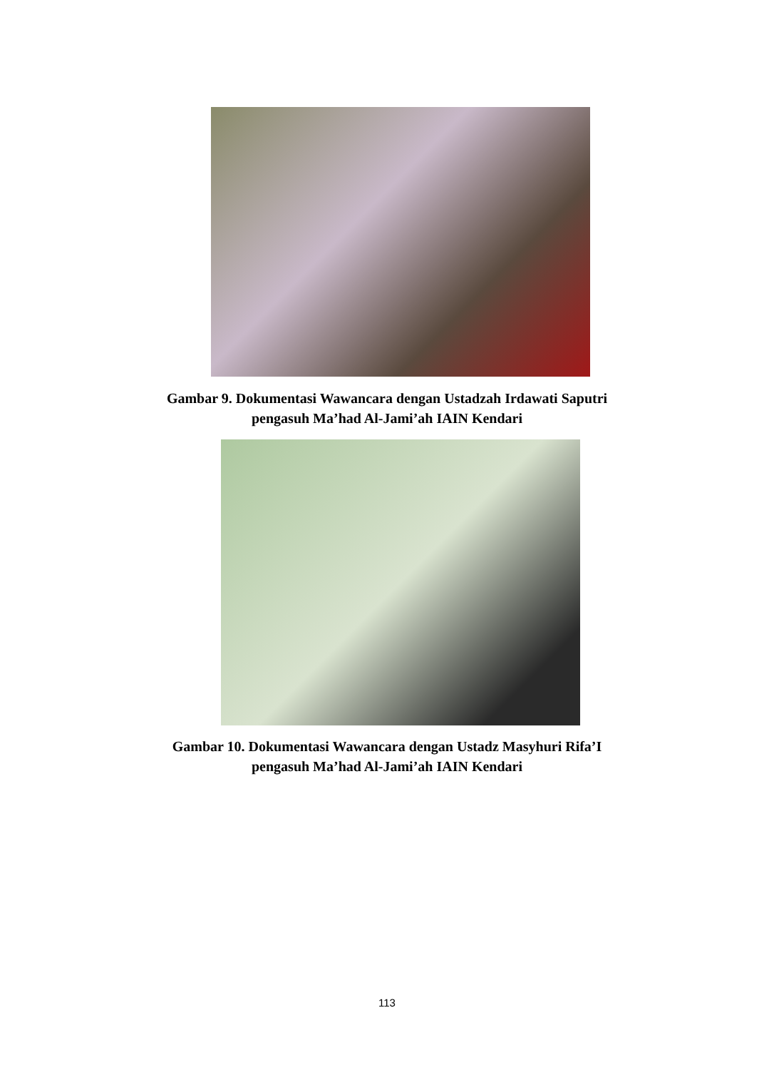Gambar 9. Dokumentasi Wawancara dengan Ustadzah Irdawati Saputri
pengasuh Ma’had Al-Jami’ah IAIN Kendari
Gambar 10. Dokumentasi Wawancara dengan Ustadz Masyhuri Rifa’I
pengasuh Ma’had Al-Jami’ah IAIN Kendari
113